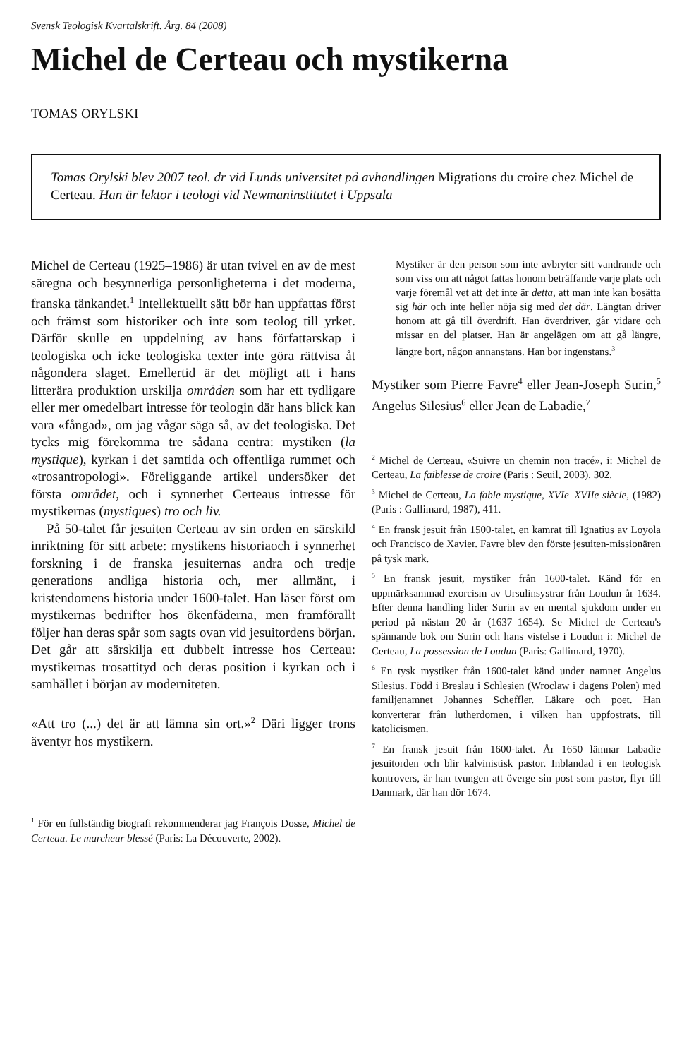Svensk Teologisk Kvartalskrift. Årg. 84 (2008)
Michel de Certeau och mystikerna
TOMAS ORYLSKI
Tomas Orylski blev 2007 teol. dr vid Lunds universitet på avhandlingen Migrations du croire chez Michel de Certeau. Han är lektor i teologi vid Newmaninstitutet i Uppsala
Michel de Certeau (1925–1986) är utan tvivel en av de mest säregna och besynnerliga personligheterna i det moderna, franska tänkandet.<sup>1</sup> Intellektuellt sätt bör han uppfattas först och främst som historiker och inte som teolog till yrket. Därför skulle en uppdelning av hans författarskap i teologiska och icke teologiska texter inte göra rättvisa åt någondera slaget. Emellertid är det möjligt att i hans litterära produktion urskilja områden som har ett tydligare eller mer omedelbart intresse för teologin där hans blick kan vara «fångad», om jag vågar säga så, av det teologiska. Det tycks mig förekomma tre sådana centra: mystiken (la mystique), kyrkan i det samtida och offentliga rummet och «trosantropologi». Föreliggande artikel undersöker det första området, och i synnerhet Certeaus intresse för mystikernas (mystiques) tro och liv.
På 50-talet får jesuiten Certeau av sin orden en särskild inriktning för sitt arbete: mystikens historiaoch i synnerhet forskning i de franska jesuiternas andra och tredje generations andliga historia och, mer allmänt, i kristendomens historia under 1600-talet. Han läser först om mystikernas bedrifter hos ökenfäderna, men framförallt följer han deras spår som sagts ovan vid jesuitordens början. Det går att särskilja ett dubbelt intresse hos Certeau: mystikernas trosattityd och deras position i kyrkan och i samhället i början av moderniteten.
«Att tro (...) det är att lämna sin ort.»<sup>2</sup> Däri ligger trons äventyr hos mystikern.
<sup>1</sup> För en fullständig biografi rekommenderar jag François Dosse, Michel de Certeau. Le marcheur blessé (Paris: La Découverte, 2002).
Mystiker är den person som inte avbryter sitt vandrande och som viss om att något fattas honom beträffande varje plats och varje föremål vet att det inte är detta, att man inte kan bosätta sig här och inte heller nöja sig med det där. Längtan driver honom att gå till överdrift. Han överdriver, går vidare och missar en del platser. Han är angelägen om att gå längre, längre bort, någon annanstans. Han bor ingenstans.<sup>3</sup>
Mystiker som Pierre Favre<sup>4</sup> eller Jean-Joseph Surin,<sup>5</sup> Angelus Silesius<sup>6</sup> eller Jean de Labadie,<sup>7</sup>
<sup>2</sup> Michel de Certeau, «Suivre un chemin non tracé», i: Michel de Certeau, La faiblesse de croire (Paris : Seuil, 2003), 302.
<sup>3</sup> Michel de Certeau, La fable mystique, XVIe–XVIIe siècle, (1982)(Paris : Gallimard, 1987), 411.
<sup>4</sup> En fransk jesuit från 1500-talet, en kamrat till Ignatius av Loyola och Francisco de Xavier. Favre blev den förste jesuiten-missionären på tysk mark.
<sup>5</sup> En fransk jesuit, mystiker från 1600-talet. Känd för en uppmärksammad exorcism av Ursulinsystrar från Loudun år 1634. Efter denna handling lider Surin av en mental sjukdom under en period på nästan 20 år (1637–1654). Se Michel de Certeau's spännande bok om Surin och hans vistelse i Loudun i: Michel de Certeau, La possession de Loudun (Paris: Gallimard, 1970).
<sup>6</sup> En tysk mystiker från 1600-talet känd under namnet Angelus Silesius. Född i Breslau i Schlesien (Wroclaw i dagens Polen) med familjenamnet Johannes Scheffler. Läkare och poet. Han konverterar från lutherdomen, i vilken han uppfostrats, till katolicismen.
<sup>7</sup> En fransk jesuit från 1600-talet. År 1650 lämnar Labadie jesuitorden och blir kalvinistisk pastor. Inblandad i en teologisk kontrovers, är han tvungen att överge sin post som pastor, flyr till Danmark, där han dör 1674.